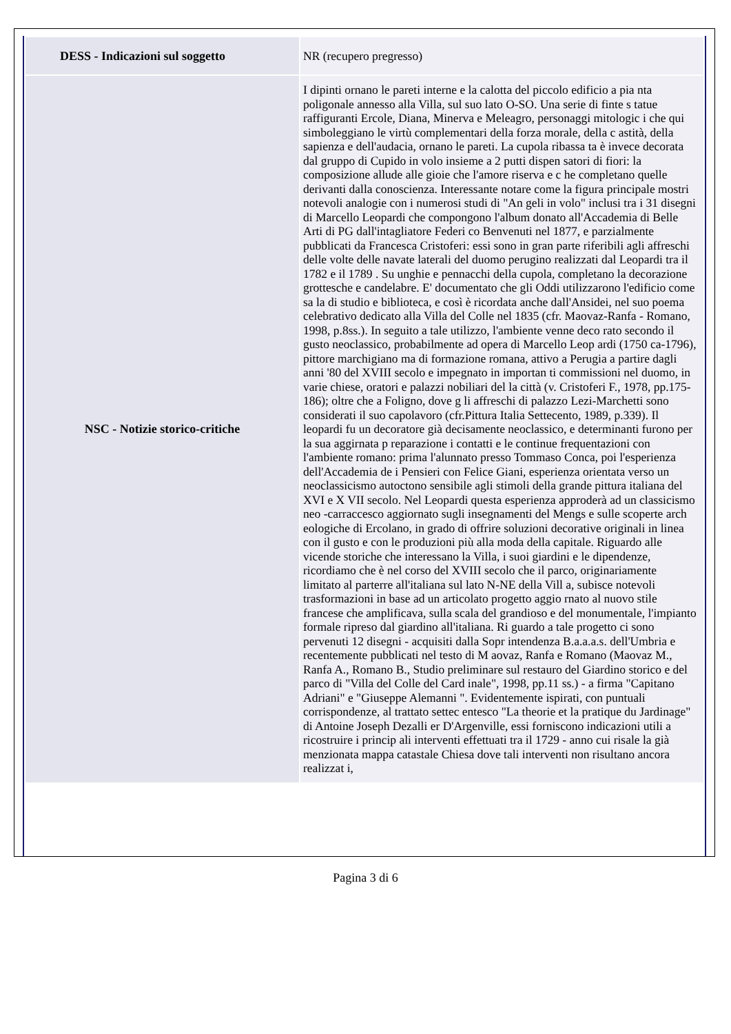| DESS - Indicazioni sul soggetto | NR (recupero pregresso) |
| NSC - Notizie storico-critiche | I dipinti ornano le pareti interne e la calotta del piccolo edificio a pia nta poligonale annesso alla Villa, sul suo lato O-SO. Una serie di finte s tatue raffiguranti Ercole, Diana, Minerva e Meleagro, personaggi mitologic i che qui simboleggiano le virtù complementari della forza morale, della c astità, della sapienza e dell'audacia, ornano le pareti. La cupola ribassa ta è invece decorata dal gruppo di Cupido in volo insieme a 2 putti dispen satori di fiori: la composizione allude alle gioie che l'amore riserva e c he completano quelle derivanti dalla conoscienza. Interessante notare come la figura principale mostri notevoli analogie con i numerosi studi di "An geli in volo" inclusi tra i 31 disegni di Marcello Leopardi che compongono l'album donato all'Accademia di Belle Arti di PG dall'intagliatore Federi co Benvenuti nel 1877, e parzialmente pubblicati da Francesca Cristoferi: essi sono in gran parte riferibili agli affreschi delle volte delle navate laterali del duomo perugino realizzati dal Leopardi tra il 1782 e il 1789 . Su unghie e pennacchi della cupola, completano la decorazione grottesche e candelabre. E' documentato che gli Oddi utilizzarono l'edificio come sa la di studio e biblioteca, e così è ricordata anche dall'Ansidei, nel suo poema celebrativo dedicato alla Villa del Colle nel 1835 (cfr. Maovaz-Ranfa - Romano, 1998, p.8ss.). In seguito a tale utilizzo, l'ambiente venne deco rato secondo il gusto neoclassico, probabilmente ad opera di Marcello Leop ardi (1750 ca-1796), pittore marchigiano ma di formazione romana, attivo a Perugia a partire dagli anni '80 del XVIII secolo e impegnato in importan ti commissioni nel duomo, in varie chiese, oratori e palazzi nobiliari del la città (v. Cristoferi F., 1978, pp.175-186); oltre che a Foligno, dove g li affreschi di palazzo Lezi-Marchetti sono considerati il suo capolavoro (cfr.Pittura Italia Settecento, 1989, p.339). Il leopardi fu un decoratore già decisamente neoclassico, e determinanti furono per la sua aggirnata p reparazione i contatti e le continue frequentazioni con l'ambiente romano: prima l'alunnato presso Tommaso Conca, poi l'esperienza dell'Accademia de i Pensieri con Felice Giani, esperienza orientata verso un neoclassicismo autoctono sensibile agli stimoli della grande pittura italiana del XVI e X VII secolo. Nel Leopardi questa esperienza approderà ad un classicismo neo -carraccesco aggiornato sugli insegnamenti del Mengs e sulle scoperte arch eologiche di Ercolano, in grado di offrire soluzioni decorative originali in linea con il gusto e con le produzioni più alla moda della capitale. Riguardo alle vicende storiche che interessano la Villa, i suoi giardini e le dipendenze, ricordiamo che è nel corso del XVIII secolo che il parco, originariamente limitato al parterre all'italiana sul lato N-NE della Vill a, subisce notevoli trasformazioni in base ad un articolato progetto aggio rnato al nuovo stile francese che amplificava, sulla scala del grandioso e del monumentale, l'impianto formale ripreso dal giardino all'italiana. Ri guardo a tale progetto ci sono pervenuti 12 disegni - acquisiti dalla Sopr intendenza B.a.a.a.s. dell'Umbria e recentemente pubblicati nel testo di M aovaz, Ranfa e Romano (Maovaz M., Ranfa A., Romano B., Studio preliminare sul restauro del Giardino storico e del parco di "Villa del Colle del Card inale", 1998, pp.11 ss.) - a firma "Capitano Adriani" e "Giuseppe Alemanni ". Evidentemente ispirati, con puntuali corrispondenze, al trattato settec entesco "La theorie et la pratique du Jardinage" di Antoine Joseph Dezalli er D'Argenville, essi forniscono indicazioni utili a ricostruire i princip ali interventi effettuati tra il 1729 - anno cui risale la già menzionata mappa catastale Chiesa dove tali interventi non risultano ancora realizzat i, |
Pagina 3 di 6